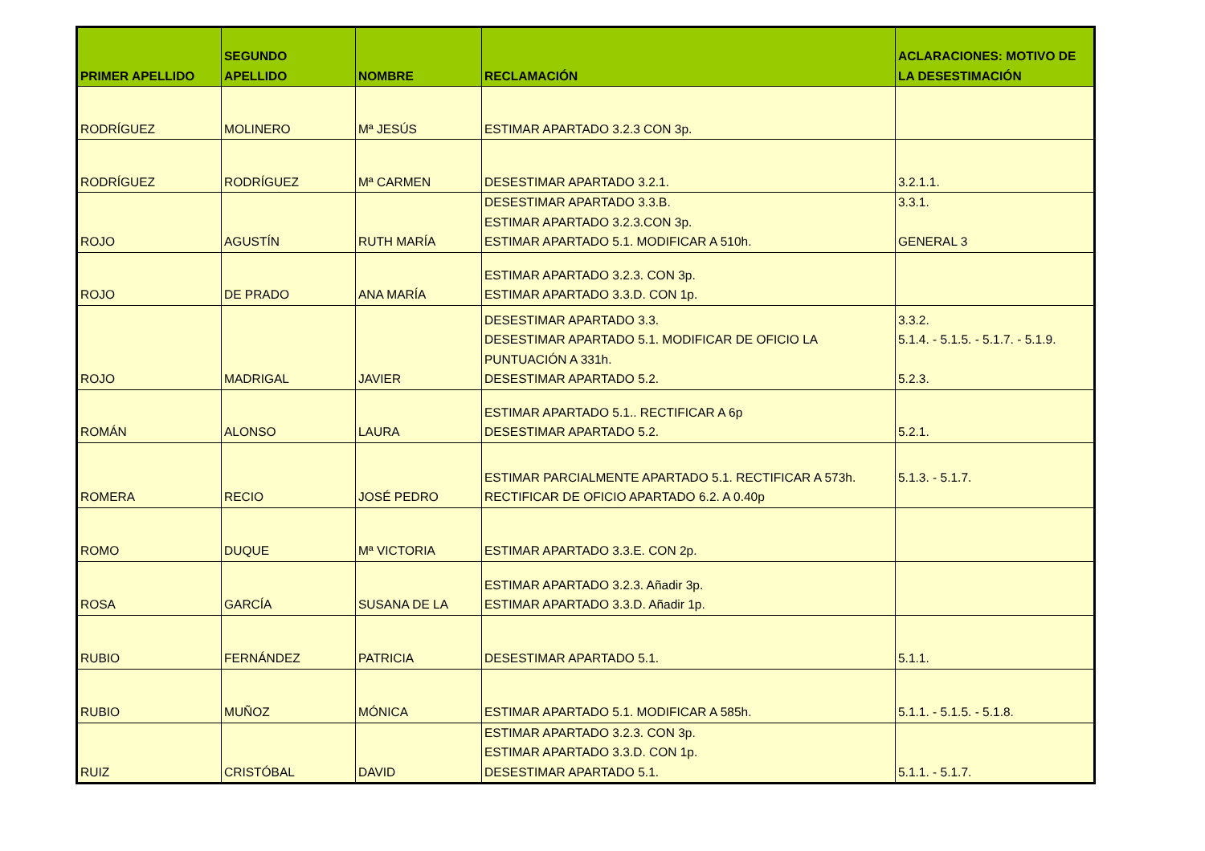| PRIMER APELLIDO | SEGUNDO APELLIDO | NOMBRE | RECLAMACIÓN | ACLARACIONES: MOTIVO DE LA DESESTIMACIÓN |
| --- | --- | --- | --- | --- |
| RODRÍGUEZ | MOLINERO | Mª JESÚS | ESTIMAR APARTADO 3.2.3 CON 3p. | |
| RODRÍGUEZ | RODRÍGUEZ | Mª CARMEN | DESESTIMAR APARTADO 3.2.1. | 3.2.1.1. |
| ROJO | AGUSTÍN | RUTH MARÍA | DESESTIMAR APARTADO 3.3.B. ESTIMAR APARTADO 3.2.3.CON 3p. ESTIMAR APARTADO 5.1. MODIFICAR A 510h. | 3.3.1. GENERAL 3 |
| ROJO | DE PRADO | ANA MARÍA | ESTIMAR APARTADO 3.2.3. CON 3p. ESTIMAR APARTADO 3.3.D. CON 1p. | |
| ROJO | MADRIGAL | JAVIER | DESESTIMAR APARTADO 3.3. DESESTIMAR APARTADO 5.1. MODIFICAR DE OFICIO LA PUNTUACIÓN A 331h. DESESTIMAR APARTADO 5.2. | 3.3.2. 5.1.4. - 5.1.5. - 5.1.7. - 5.1.9. 5.2.3. |
| ROMÁN | ALONSO | LAURA | ESTIMAR APARTADO 5.1.. RECTIFICAR A 6p DESESTIMAR APARTADO 5.2. | 5.2.1. |
| ROMERA | RECIO | JOSÉ PEDRO | ESTIMAR PARCIALMENTE APARTADO 5.1. RECTIFICAR A 573h. RECTIFICAR DE OFICIO APARTADO 6.2. A 0.40p | 5.1.3. - 5.1.7. |
| ROMO | DUQUE | Mª VICTORIA | ESTIMAR APARTADO 3.3.E. CON 2p. | |
| ROSA | GARCÍA | SUSANA DE LA | ESTIMAR APARTADO 3.2.3. Añadir 3p. ESTIMAR APARTADO 3.3.D. Añadir 1p. | |
| RUBIO | FERNÁNDEZ | PATRICIA | DESESTIMAR APARTADO 5.1. | 5.1.1. |
| RUBIO | MUÑOZ | MÓNICA | ESTIMAR APARTADO 5.1. MODIFICAR A 585h. | 5.1.1. - 5.1.5. - 5.1.8. |
| RUIZ | CRISTÓBAL | DAVID | ESTIMAR APARTADO 3.2.3. CON 3p. ESTIMAR APARTADO 3.3.D. CON 1p. DESESTIMAR APARTADO 5.1. | 5.1.1. - 5.1.7. |